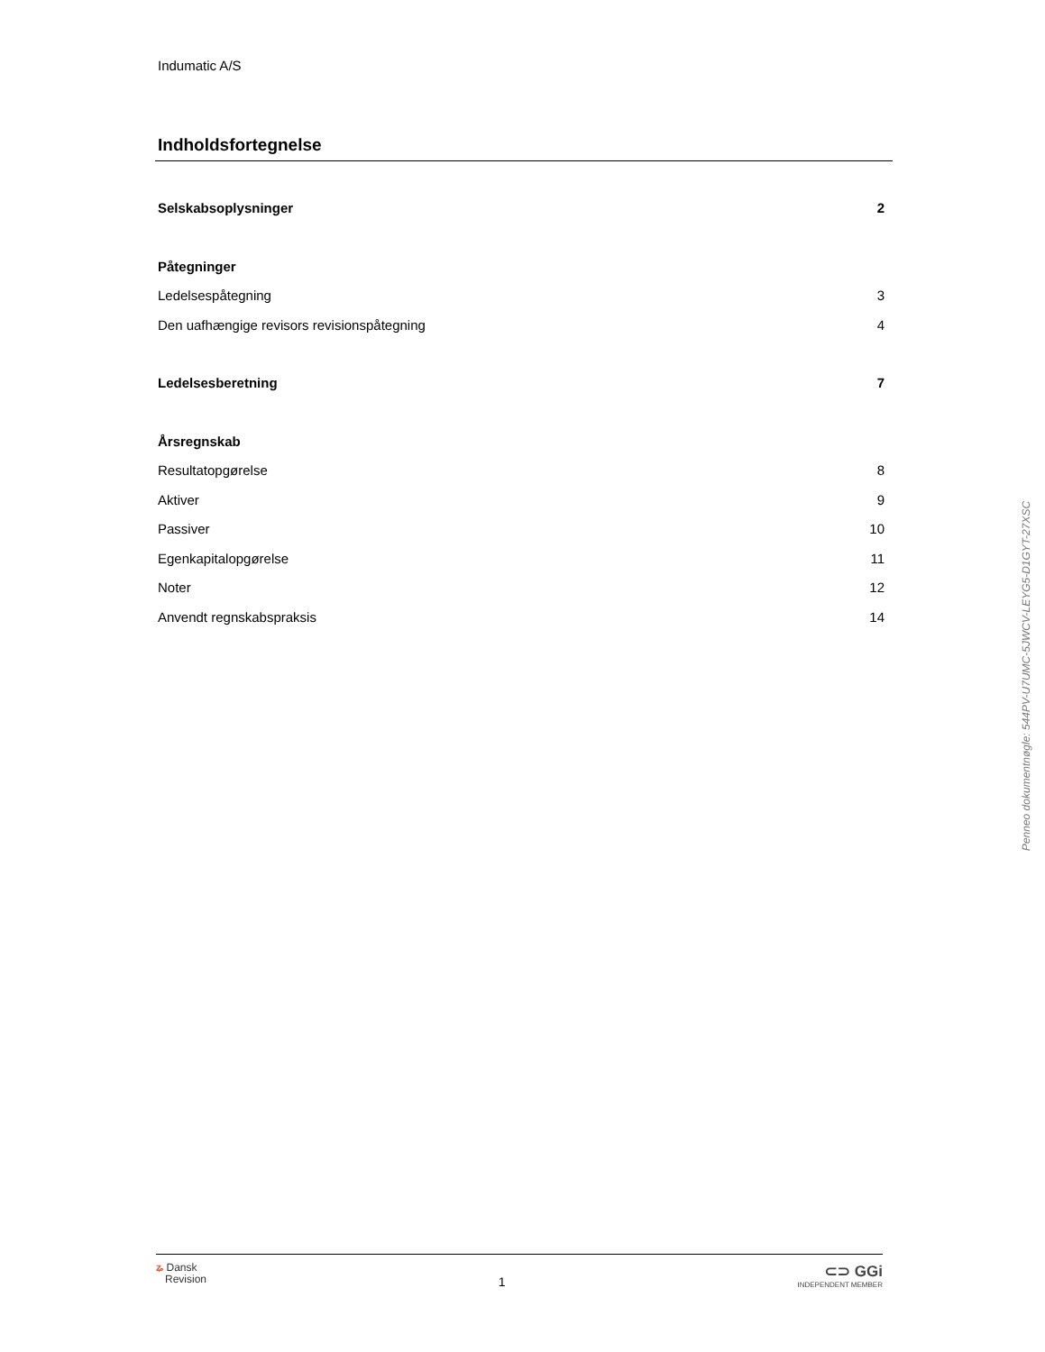Indumatic A/S
Indholdsfortegnelse
Selskabsoplysninger 2
Påtegninger
Ledelsespåtegning 3
Den uafhængige revisors revisionspåtegning 4
Ledelsesberetning 7
Årsregnskab
Resultatopgørelse 8
Aktiver 9
Passiver 10
Egenkapitalopgørelse 11
Noter 12
Anvendt regnskabspraksis 14
ʑ Dansk
Revision
1
⊂⊃ GGi
INDEPENDENT MEMBER
Penneo dokumentnøgle: 544PV-U7UMC-5JWCV-LEYG5-D1GYT-27XSC